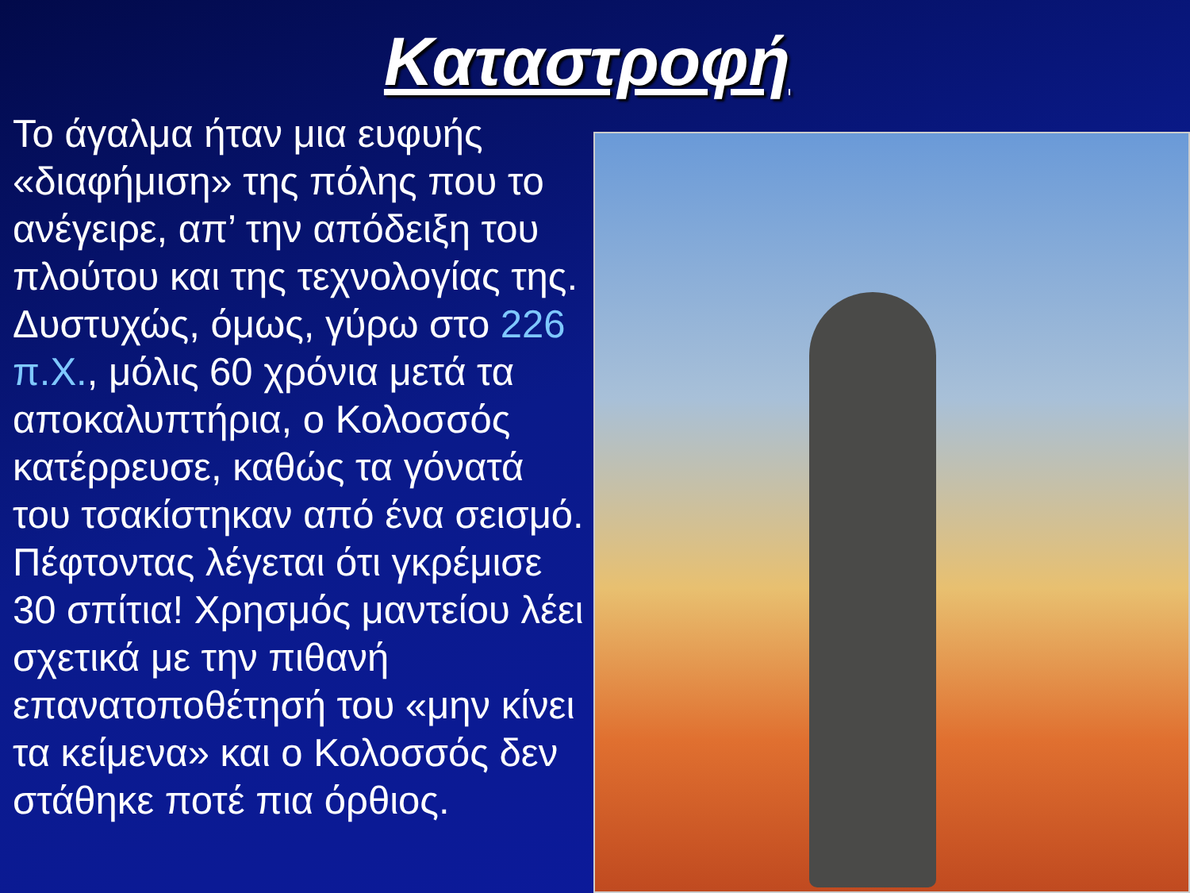Καταστροφή
Το άγαλμα ήταν μια ευφυής «διαφήμιση» της πόλης που το ανέγειρε, απ’ την απόδειξη του πλούτου και της τεχνολογίας της. Δυστυχώς, όμως, γύρω στο 226 π.Χ., μόλις 60 χρόνια μετά τα αποκαλυπτήρια, ο Κολοσσός κατέρρευσε, καθώς τα γόνατά του τσακίστηκαν από ένα σεισμό. Πέφτοντας λέγεται ότι γκρέμισε 30 σπίτια! Χρησμός μαντείου λέει σχετικά με την πιθανή επανατοποθέτησή του «μην κίνει τα κείμενα» και ο Κολοσσός δεν στάθηκε ποτέ πια όρθιος.